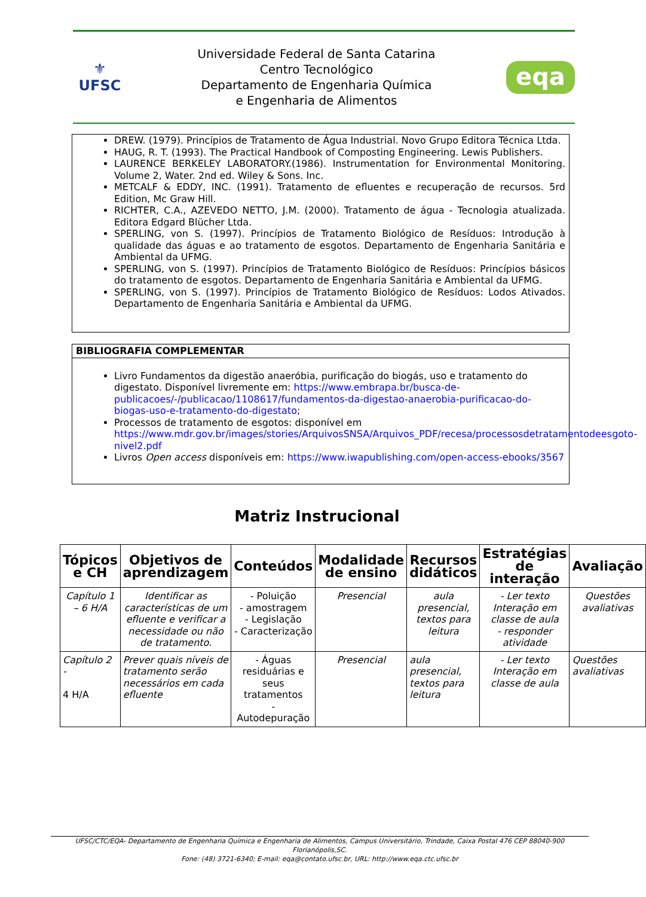⚜
UFSC
Universidade Federal de Santa Catarina
Centro Tecnológico
Departamento de Engenharia Química
e Engenharia de Alimentos
eqa
DREW. (1979). Princípios de Tratamento de Água Industrial. Novo Grupo Editora Técnica Ltda.
HAUG, R. T. (1993). The Practical Handbook of Composting Engineering. Lewis Publishers.
LAURENCE BERKELEY LABORATORY.(1986). Instrumentation for Environmental Monitoring. Volume 2, Water. 2nd ed. Wiley & Sons. Inc.
METCALF & EDDY, INC. (1991). Tratamento de efluentes e recuperação de recursos. 5rd Edition, Mc Graw Hill.
RICHTER, C.A., AZEVEDO NETTO, J.M. (2000). Tratamento de água - Tecnologia atualizada. Editora Edgard Blücher Ltda.
SPERLING, von S. (1997). Princípios de Tratamento Biológico de Resíduos: Introdução à qualidade das águas e ao tratamento de esgotos. Departamento de Engenharia Sanitária e Ambiental da UFMG.
SPERLING, von S. (1997). Princípios de Tratamento Biológico de Resíduos: Princípios básicos do tratamento de esgotos. Departamento de Engenharia Sanitária e Ambiental da UFMG.
SPERLING, von S. (1997). Princípios de Tratamento Biológico de Resíduos: Lodos Ativados. Departamento de Engenharia Sanitária e Ambiental da UFMG.
BIBLIOGRAFIA COMPLEMENTAR
Livro Fundamentos da digestão anaeróbia, purificação do biogás, uso e tratamento do digestato. Disponível livremente em: https://www.embrapa.br/busca-de-publicacoes/-/publicacao/1108617/fundamentos-da-digestao-anaerobia-purificacao-do-biogas-uso-e-tratamento-do-digestato;
Processos de tratamento de esgotos: disponível em https://www.mdr.gov.br/images/stories/ArquivosSNSA/Arquivos_PDF/recesa/processosdetratamentodeesgoto-nivel2.pdf
Livros Open access disponíveis em: https://www.iwapublishing.com/open-access-ebooks/3567
Matriz Instrucional
| Tópicos e CH | Objetivos de aprendizagem | Conteúdos | Modalidade de ensino | Recursos didáticos | Estratégias de interação | Avaliação |
| --- | --- | --- | --- | --- | --- | --- |
| Capítulo 1 – 6 H/A | Identificar as características de um efluente e verificar a necessidade ou não de tratamento. | - Poluição - amostragem - Legislação - Caracterização | Presencial | aula presencial, textos para leitura | - Ler texto Interação em classe de aula - responder atividade | Questões avaliativas |
| Capítulo 2 - 4 H/A | Prever quais níveis de tratamento serão necessários em cada efluente | - Águas residuárias e seus tratamentos - Autodepuração | Presencial | aula presencial, textos para leitura | - Ler texto Interação em classe de aula | Questões avaliativas |
UFSC/CTC/EQA- Departamento de Engenharia Química e Engenharia de Alimentos, Campus Universitário, Trindade, Caixa Postal 476 CEP 88040-900 Florianópolis,SC.
Fone: (48) 3721-6340; E-mail: eqa@contato.ufsc.br, URL: http://www.eqa.ctc.ufsc.br